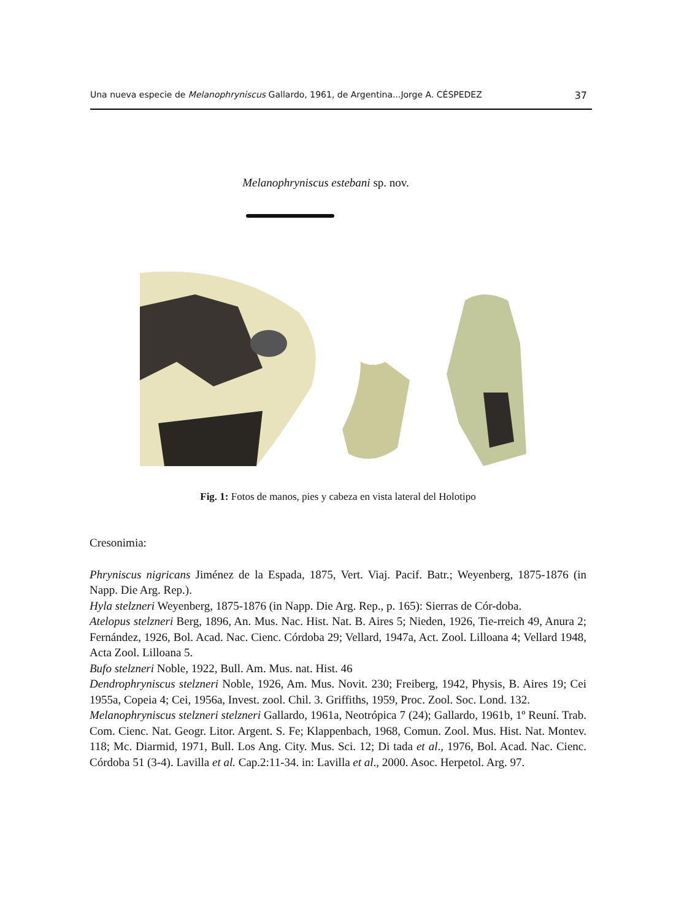Una nueva especie de Melanophryniscus Gallardo, 1961, de Argentina...Jorge A. CÉSPEDEZ 37
Melanophryniscus estebani sp. nov.
Fig. 1: Fotos de manos, pies y cabeza en vista lateral del Holotipo
Cresonimia:
Phryniscus nigricans Jiménez de la Espada, 1875, Vert. Viaj. Pacif. Batr.; Weyenberg, 1875-1876 (in Napp. Die Arg. Rep.).
Hyla stelzneri Weyenberg, 1875-1876 (in Napp. Die Arg. Rep., p. 165): Sierras de Cór-doba.
Atelopus stelzneri Berg, 1896, An. Mus. Nac. Hist. Nat. B. Aires 5; Nieden, 1926, Tie-rreich 49, Anura 2; Fernández, 1926, Bol. Acad. Nac. Cienc. Córdoba 29; Vellard, 1947a, Act. Zool. Lilloana 4; Vellard 1948, Acta Zool. Lilloana 5.
Bufo stelzneri Noble, 1922, Bull. Am. Mus. nat. Hist. 46
Dendrophryniscus stelzneri Noble, 1926, Am. Mus. Novit. 230; Freiberg, 1942, Physis, B. Aires 19; Cei 1955a, Copeia 4; Cei, 1956a, Invest. zool. Chil. 3. Griffiths, 1959, Proc. Zool. Soc. Lond. 132.
Melanophryniscus stelzneri stelzneri Gallardo, 1961a, Neotrópica 7 (24); Gallardo, 1961b, 1º Reuní. Trab. Com. Cienc. Nat. Geogr. Litor. Argent. S. Fe; Klappenbach, 1968, Comun. Zool. Mus. Hist. Nat. Montev. 118; Mc. Diarmid, 1971, Bull. Los Ang. City. Mus. Sci. 12; Di tada et al., 1976, Bol. Acad. Nac. Cienc. Córdoba 51 (3-4). Lavilla et al. Cap.2:11-34. in: Lavilla et al., 2000. Asoc. Herpetol. Arg. 97.